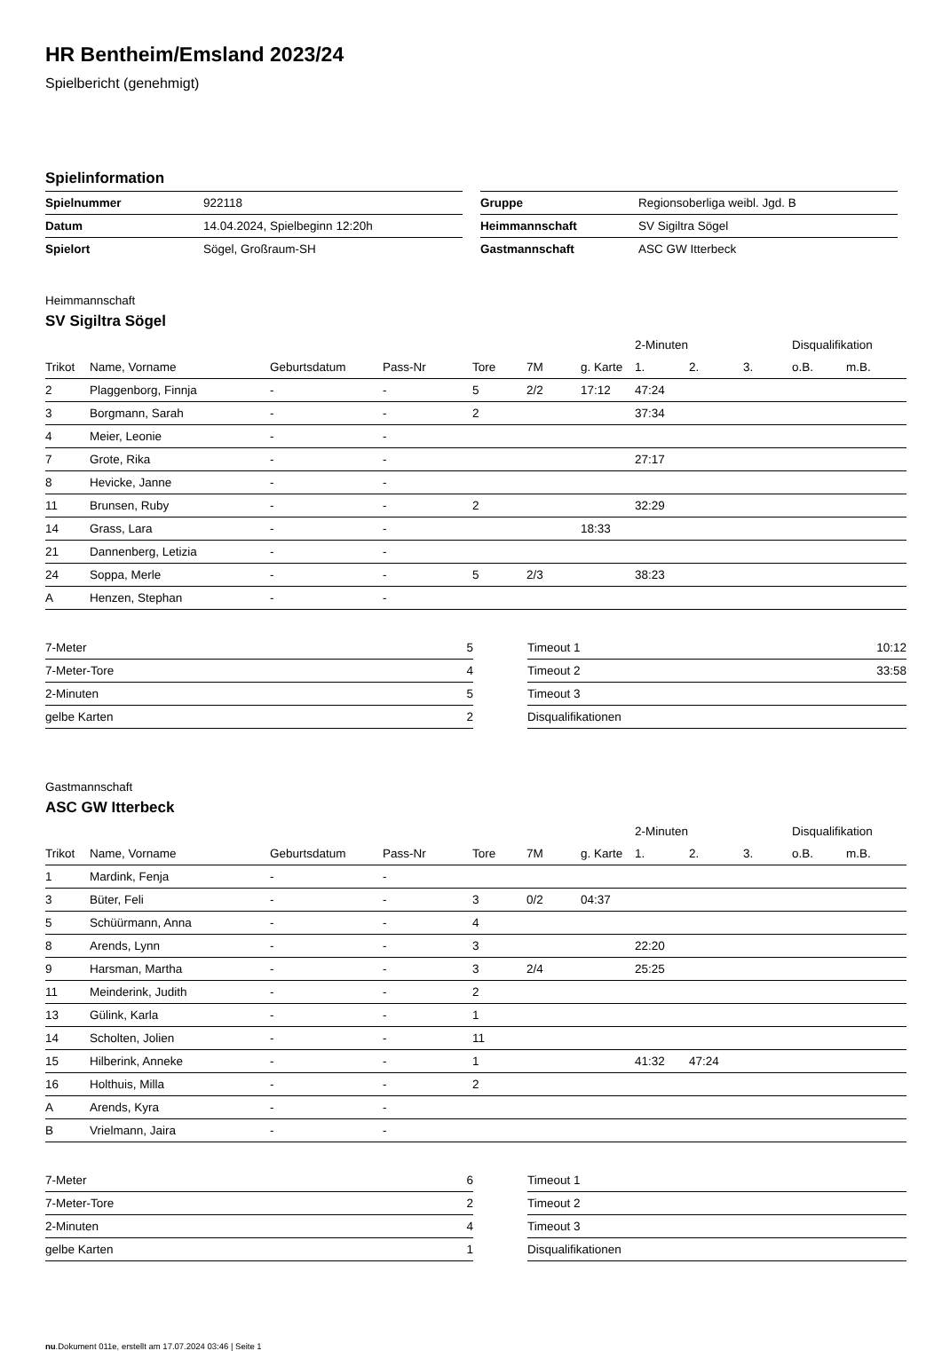HR Bentheim/Emsland 2023/24
Spielbericht (genehmigt)
Spielinformation
| Spielnummer | 922118 |
| Datum | 14.04.2024, Spielbeginn 12:20h |
| Spielort | Sögel, Großraum-SH |
| Gruppe | Regionsoberliga weibl. Jgd. B |
| Heimmannschaft | SV Sigiltra Sögel |
| Gastmannschaft | ASC GW Itterbeck |
Heimmannschaft
SV Sigiltra Sögel
| | | | | | | | 2-Minuten | | | Disqualifikation | |
| --- | --- | --- | --- | --- | --- | --- | --- | --- | --- | --- | --- |
| Trikot | Name, Vorname | Geburtsdatum | Pass-Nr | Tore | 7M | g. Karte | 1. | 2. | 3. | o.B. | m.B. |
| 2 | Plaggenborg, Finnja | - | - | 5 | 2/2 | 17:12 | 47:24 | | | | |
| 3 | Borgmann, Sarah | - | - | 2 | | | 37:34 | | | | |
| 4 | Meier, Leonie | - | - | | | | | | | | |
| 7 | Grote, Rika | - | - | | | | 27:17 | | | | |
| 8 | Hevicke, Janne | - | - | | | | | | | | |
| 11 | Brunsen, Ruby | - | - | 2 | | | 32:29 | | | | |
| 14 | Grass, Lara | - | - | | | 18:33 | | | | | |
| 21 | Dannenberg, Letizia | - | - | | | | | | | | |
| 24 | Soppa, Merle | - | - | 5 | 2/3 | | 38:23 | | | | |
| A | Henzen, Stephan | - | - | | | | | | | | |
| 7-Meter | 5 |
| 7-Meter-Tore | 4 |
| 2-Minuten | 5 |
| gelbe Karten | 2 |
| Timeout 1 | 10:12 |
| Timeout 2 | 33:58 |
| Timeout 3 | |
| Disqualifikationen | |
Gastmannschaft
ASC GW Itterbeck
| | | | | | | | 2-Minuten | | | Disqualifikation | |
| --- | --- | --- | --- | --- | --- | --- | --- | --- | --- | --- | --- |
| Trikot | Name, Vorname | Geburtsdatum | Pass-Nr | Tore | 7M | g. Karte | 1. | 2. | 3. | o.B. | m.B. |
| 1 | Mardink, Fenja | - | - | | | | | | | | |
| 3 | Büter, Feli | - | - | 3 | 0/2 | 04:37 | | | | | |
| 5 | Schüürmann, Anna | - | - | 4 | | | | | | | |
| 8 | Arends, Lynn | - | - | 3 | | | 22:20 | | | | |
| 9 | Harsman, Martha | - | - | 3 | 2/4 | | 25:25 | | | | |
| 11 | Meinderink, Judith | - | - | 2 | | | | | | | |
| 13 | Gülink, Karla | - | - | 1 | | | | | | | |
| 14 | Scholten, Jolien | - | - | 11 | | | | | | | |
| 15 | Hilberink, Anneke | - | - | 1 | | | 41:32 | 47:24 | | | |
| 16 | Holthuis, Milla | - | - | 2 | | | | | | | |
| A | Arends, Kyra | - | - | | | | | | | | |
| B | Vrielmann, Jaira | - | - | | | | | | | | |
| 7-Meter | 6 |
| 7-Meter-Tore | 2 |
| 2-Minuten | 4 |
| gelbe Karten | 1 |
| Timeout 1 | |
| Timeout 2 | |
| Timeout 3 | |
| Disqualifikationen | |
nu.Dokument 011e, erstellt am 17.07.2024 03:46 | Seite 1